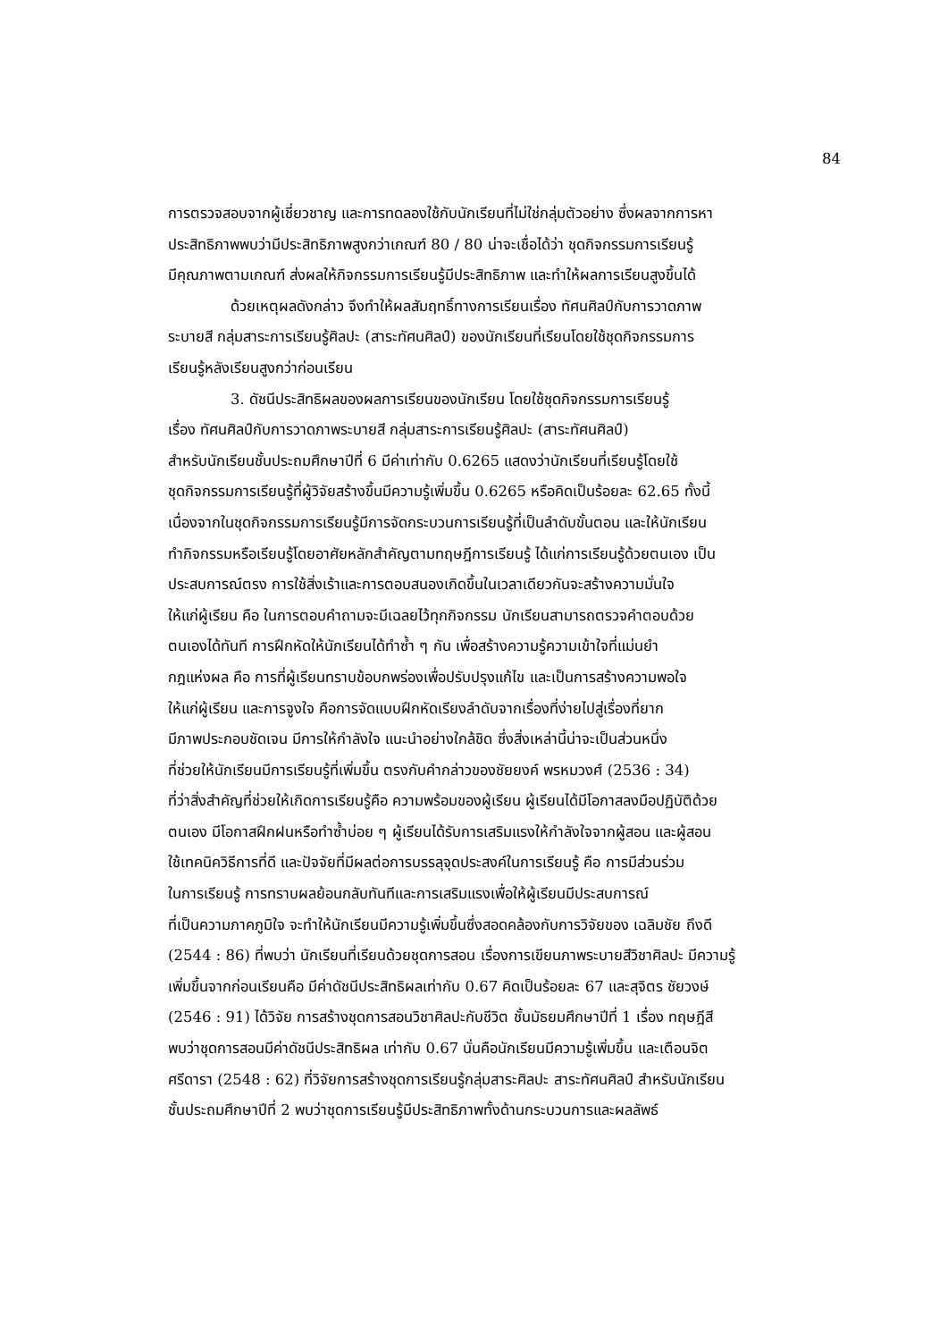84
การตรวจสอบจากผู้เชี่ยวชาญ และการทดลองใช้กับนักเรียนที่ไม่ใช่กลุ่มตัวอย่าง ซึ่งผลจากการหา
ประสิทธิภาพพบว่ามีประสิทธิภาพสูงกว่าเกณฑ์ 80 / 80 น่าจะเชื่อได้ว่า ชุดกิจกรรมการเรียนรู้
มีคุณภาพตามเกณฑ์ ส่งผลให้กิจกรรมการเรียนรู้มีประสิทธิภาพ และทำให้ผลการเรียนสูงขึ้นได้
ด้วยเหตุผลดังกล่าว จึงทำให้ผลสัมฤทธิ์ทางการเรียนเรื่อง ทัศนศิลป์กับการวาดภาพ
ระบายสี กลุ่มสาระการเรียนรู้ศิลปะ (สาระทัศนศิลป์) ของนักเรียนที่เรียนโดยใช้ชุดกิจกรรมการ
เรียนรู้หลังเรียนสูงกว่าก่อนเรียน
3. ดัชนีประสิทธิผลของผลการเรียนของนักเรียน โดยใช้ชุดกิจกรรมการเรียนรู้
เรื่อง ทัศนศิลป์กับการวาดภาพระบายสี กลุ่มสาระการเรียนรู้ศิลปะ (สาระทัศนศิลป์)
สำหรับนักเรียนชั้นประถมศึกษาปีที่ 6 มีค่าเท่ากับ 0.6265 แสดงว่านักเรียนที่เรียนรู้โดยใช้
ชุดกิจกรรมการเรียนรู้ที่ผู้วิจัยสร้างขึ้นมีความรู้เพิ่มขึ้น 0.6265 หรือคิดเป็นร้อยละ 62.65 ทั้งนี้
เนื่องจากในชุดกิจกรรมการเรียนรู้มีการจัดกระบวนการเรียนรู้ที่เป็นลำดับขั้นตอน และให้นักเรียน
ทำกิจกรรมหรือเรียนรู้โดยอาศัยหลักสำคัญตามทฤษฎีการเรียนรู้ ได้แก่การเรียนรู้ด้วยตนเอง เป็น
ประสบการณ์ตรง การใช้สิ่งเร้าและการตอบสนองเกิดขึ้นในเวลาเดียวกันจะสร้างความมั่นใจ
ให้แก่ผู้เรียน คือ ในการตอบคำถามจะมีเฉลยไว้ทุกกิจกรรม นักเรียนสามารถตรวจคำตอบด้วย
ตนเองได้ทันที การฝึกหัดให้นักเรียนได้ทำซ้ำ ๆ กัน เพื่อสร้างความรู้ความเข้าใจที่แม่นยำ
กฎแห่งผล คือ การที่ผู้เรียนทราบข้อบกพร่องเพื่อปรับปรุงแก้ไข และเป็นการสร้างความพอใจ
ให้แก่ผู้เรียน และการจูงใจ คือการจัดแบบฝึกหัดเรียงลำดับจากเรื่องที่ง่ายไปสู่เรื่องที่ยาก
มีภาพประกอบชัดเจน มีการให้กำลังใจ แนะนำอย่างใกล้ชิด ซึ่งสิ่งเหล่านี้น่าจะเป็นส่วนหนึ่ง
ที่ช่วยให้นักเรียนมีการเรียนรู้ที่เพิ่มขึ้น ตรงกับคำกล่าวของชัยยงค์ พรหมวงศ์ (2536 : 34)
ที่ว่าสิ่งสำคัญที่ช่วยให้เกิดการเรียนรู้คือ ความพร้อมของผู้เรียน ผู้เรียนได้มีโอกาสลงมือปฏิบัติด้วย
ตนเอง มีโอกาสฝึกฝนหรือทำซ้ำบ่อย ๆ ผู้เรียนได้รับการเสริมแรงให้กำลังใจจากผู้สอน และผู้สอน
ใช้เทคนิควิธีการที่ดี และปัจจัยที่มีผลต่อการบรรลุจุดประสงค์ในการเรียนรู้ คือ การมีส่วนร่วม
ในการเรียนรู้ การทราบผลย้อนกลับทันทีและการเสริมแรงเพื่อให้ผู้เรียนมีประสบการณ์
ที่เป็นความภาคภูมิใจ จะทำให้นักเรียนมีความรู้เพิ่มขึ้นซึ่งสอดคล้องกับการวิจัยของ เฉลิมชัย ถึงดี
(2544 : 86) ที่พบว่า นักเรียนที่เรียนด้วยชุดการสอน เรื่องการเขียนภาพระบายสีวิชาศิลปะ มีความรู้
เพิ่มขึ้นจากก่อนเรียนคือ มีค่าดัชนีประสิทธิผลเท่ากับ 0.67 คิดเป็นร้อยละ 67 และสุจิตร ชัยวงษ์
(2546 : 91) ได้วิจัย การสร้างชุดการสอนวิชาศิลปะกับชีวิต ชั้นมัธยมศึกษาปีที่ 1 เรื่อง ทฤษฎีสี
พบว่าชุดการสอนมีค่าดัชนีประสิทธิผล เท่ากับ 0.67 นั่นคือนักเรียนมีความรู้เพิ่มขึ้น และเตือนจิต
ศรีดารา (2548 : 62) ที่วิจัยการสร้างชุดการเรียนรู้กลุ่มสาระศิลปะ สาระทัศนศิลป์ สำหรับนักเรียน
ชั้นประถมศึกษาปีที่ 2 พบว่าชุดการเรียนรู้มีประสิทธิภาพทั้งด้านกระบวนการและผลลัพธ์